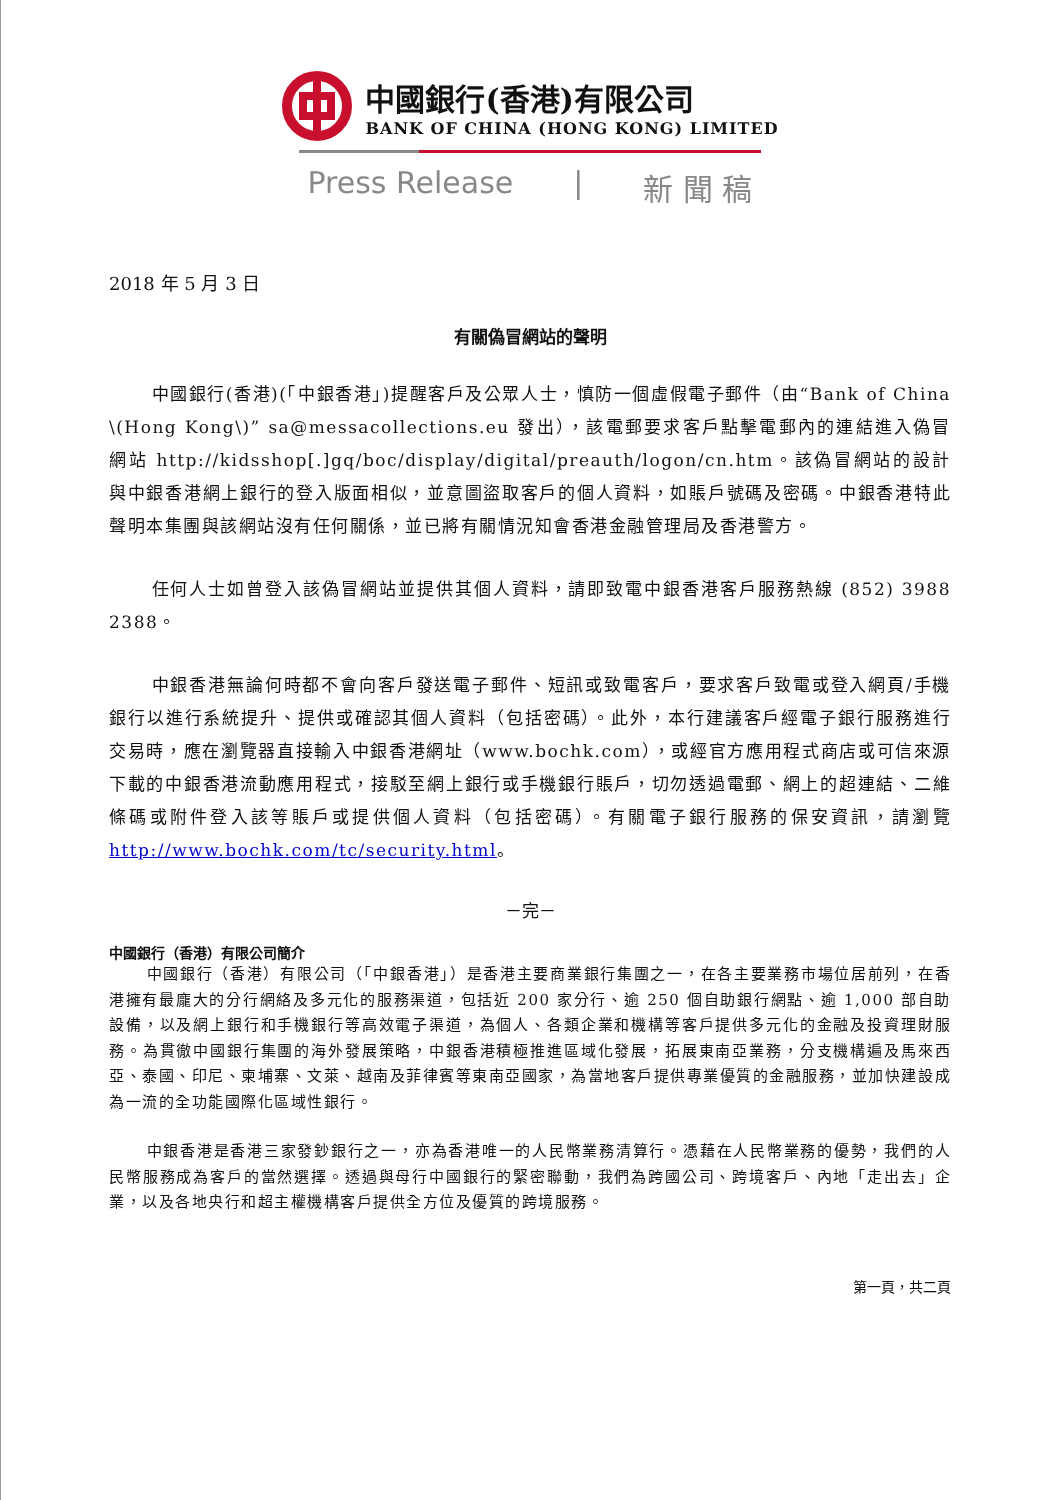中國銀行(香港)有限公司
BANK OF CHINA (HONG KONG) LIMITED
Press Release | 新 聞 稿
2018 年 5 月 3 日
有關偽冒網站的聲明
中國銀行(香港)(「中銀香港」)提醒客戶及公眾人士，慎防一個虛假電子郵件（由“Bank of China \(Hong Kong\)” sa@messacollections.eu 發出），該電郵要求客戶點擊電郵內的連結進入偽冒網站 http://kidsshop[.]gq/boc/display/digital/preauth/logon/cn.htm。該偽冒網站的設計與中銀香港網上銀行的登入版面相似，並意圖盜取客戶的個人資料，如賬戶號碼及密碼。中銀香港特此聲明本集團與該網站沒有任何關係，並已將有關情況知會香港金融管理局及香港警方。
任何人士如曾登入該偽冒網站並提供其個人資料，請即致電中銀香港客戶服務熱線 (852) 3988 2388。
中銀香港無論何時都不會向客戶發送電子郵件、短訊或致電客戶，要求客戶致電或登入網頁/手機銀行以進行系統提升、提供或確認其個人資料（包括密碼）。此外，本行建議客戶經電子銀行服務進行交易時，應在瀏覽器直接輸入中銀香港網址（www.bochk.com），或經官方應用程式商店或可信來源下載的中銀香港流動應用程式，接駁至網上銀行或手機銀行賬戶，切勿透過電郵、網上的超連結、二維條碼或附件登入該等賬戶或提供個人資料（包括密碼）。有關電子銀行服務的保安資訊，請瀏覽 http://www.bochk.com/tc/security.html。
－完－
中國銀行（香港）有限公司簡介
中國銀行（香港）有限公司（「中銀香港」）是香港主要商業銀行集團之一，在各主要業務市場位居前列，在香港擁有最龐大的分行網絡及多元化的服務渠道，包括近 200 家分行、逾 250 個自助銀行網點、逾 1,000 部自助設備，以及網上銀行和手機銀行等高效電子渠道，為個人、各類企業和機構等客戶提供多元化的金融及投資理財服務。為貫徹中國銀行集團的海外發展策略，中銀香港積極推進區域化發展，拓展東南亞業務，分支機構遍及馬來西亞、泰國、印尼、柬埔寨、文萊、越南及菲律賓等東南亞國家，為當地客戶提供專業優質的金融服務，並加快建設成為一流的全功能國際化區域性銀行。
中銀香港是香港三家發鈔銀行之一，亦為香港唯一的人民幣業務清算行。憑藉在人民幣業務的優勢，我們的人民幣服務成為客戶的當然選擇。透過與母行中國銀行的緊密聯動，我們為跨國公司、跨境客戶、內地「走出去」企業，以及各地央行和超主權機構客戶提供全方位及優質的跨境服務。
第一頁，共二頁